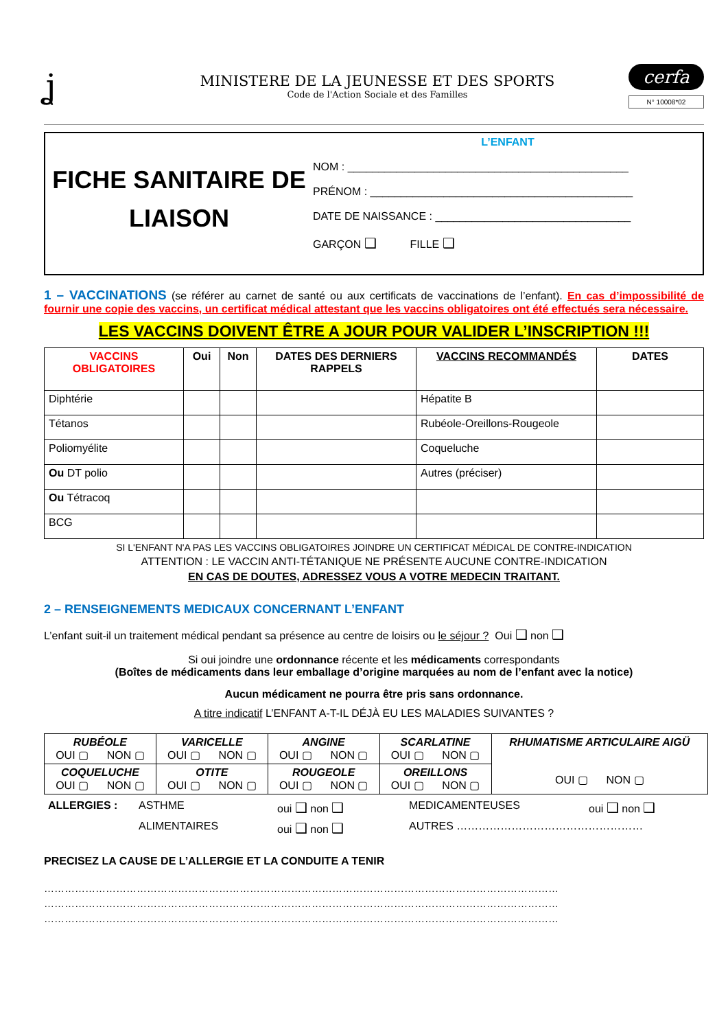ʝ
MINISTERE DE LA JEUNESSE ET DES SPORTS
Code de l'Action Sociale et des Familles
cerfa
N° 10008*02
FICHE SANITAIRE DE
LIAISON
L’ENFANT
NOM : ______________________________________________
PRÉNOM : ___________________________________________
DATE DE NAISSANCE : ________________________________
GARÇON ❑ FILLE ❑
1 – VACCINATIONS (se référer au carnet de santé ou aux certificats de vaccinations de l’enfant). En cas d’impossibilité de fournir une copie des vaccins, un certificat médical attestant que les vaccins obligatoires ont été effectués sera nécessaire.
LES VACCINS DOIVENT ÊTRE A JOUR POUR VALIDER L’INSCRIPTION !!!
| VACCINS OBLIGATOIRES | Oui | Non | DATES DES DERNIERS RAPPELS | VACCINS RECOMMANDÉS | DATES |
| --- | --- | --- | --- | --- | --- |
| Diphtérie | | | | Hépatite B | |
| Tétanos | | | | Rubéole-Oreillons-Rougeole | |
| Poliomyélite | | | | Coqueluche | |
| Ou DT polio | | | | Autres (préciser) | |
| Ou Tétracoq | | | | | |
| BCG | | | | | |
SI L'ENFANT N'A PAS LES VACCINS OBLIGATOIRES JOINDRE UN CERTIFICAT MÉDICAL DE CONTRE-INDICATION
ATTENTION : LE VACCIN ANTI-TÉTANIQUE NE PRÉSENTE AUCUNE CONTRE-INDICATION
EN CAS DE DOUTES, ADRESSEZ VOUS A VOTRE MEDECIN TRAITANT.
2 – RENSEIGNEMENTS MEDICAUX CONCERNANT L’ENFANT
L’enfant suit-il un traitement médical pendant sa présence au centre de loisirs ou le séjour ? Oui ❑ non ❑
Si oui joindre une ordonnance récente et les médicaments correspondants
(Boîtes de médicaments dans leur emballage d’origine marquées au nom de l’enfant avec la notice)
Aucun médicament ne pourra être pris sans ordonnance.
A titre indicatif L’ENFANT A-T-IL DÉJÀ EU LES MALADIES SUIVANTES ?
| RUBÉOLE OUI ▢ NON ▢ | VARICELLE OUI ▢ NON ▢ | ANGINE OUI ▢ NON ▢ | SCARLATINE OUI ▢ NON ▢ | RHUMATISME ARTICULAIRE AIGÜ OUI ▢ NON ▢ |
| COQUELUCHE OUI ▢ NON ▢ | OTITE OUI ▢ NON ▢ | ROUGEOLE OUI ▢ NON ▢ | OREILLONS OUI ▢ NON ▢ | |
| ALLERGIES : | ASTHME | oui ❑ non ❑ | MEDICAMENTEUSES | oui ❑ non ❑ |
| | ALIMENTAIRES | oui ❑ non ❑ | AUTRES …………………………………………… | |
PRECISEZ LA CAUSE DE L’ALLERGIE ET LA CONDUITE A TENIR
……………………………………………………………………………………………………………………………………
……………………………………………………………………………………………………………………………………
……………………………………………………………………………………………………………………………………